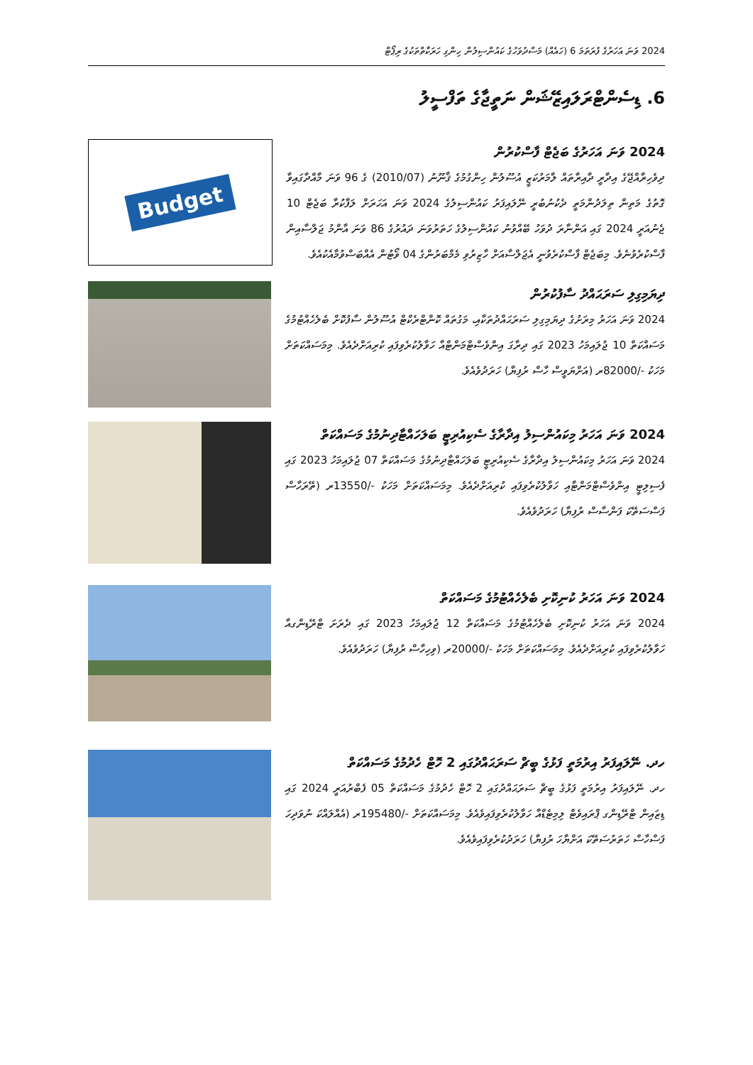2024 ވަނަ އަހަރުގެ ފުރަތަމަ 6 (ހައެއް) މަސްދުވަހުގެ ކައުންސިލުން ހިންގި ހަރަކާތްތަކުގެ ރިޕޯޓް
6. ޑިސެންޓްރަލައިޒޭޝަން ނަތީޖާގެ ތަފްސީލު
2024 ވަނަ އަހަރުގެ ބަޖެޓް ފާސްކުރުން
ދިވެހިރާއްޖޭގެ އިދާރީ ދާއިރާތައް ލާމަރުކަޒީ އުސޫލުން ހިންގުމުގެ ޤާނޫނު (2010/07) ގެ 96 ވަނަ މާއްދާގައިވާ ގޮތުގެ މަތިން ތިލަދުންމަތީ ދެކުނުބުރީ ނޭލައިފަރު ކައުންސިލުގެ 2024 ވަނަ އަހަރަށް ލަފާކުރާ ބަޖެޓް 10 ޖެނުއަރީ 2024 ގައި އަންނާރަ ދުވަހު ބޭއްވުނު ކައުންސިލުގެ ހަތަރުވަނަ ދައުރުގެ 86 ވަނަ އާންމު ޖަލްސާއިން ފާސްކުރެވުނެވެ. މިބަޖެޓް ފާސްކުރެވުނީ އެޖަލްސާއަށް ހާޒިރުވި މެމްބަރުންގެ 04 ވޯޓުން އެއްބަސްވުމާއެކުއެވެ.
Budget
ދިޔަމިގިލި ސަރަޙައްދު ސާފުކުރުން
2024 ވަނަ އަހަރު މިރަށުގެ ދިޔަމިގިލި ސަރަޙައްދުތަކާއި، މަގުތައް ކޮންޓްރެކްޓް އުސޫލުން ސާފުކޮށް ބެލެހެއްޓުމުގެ މަސައްކަތް 10 ޖުލައިމަހު 2023 ގައި ދިރާގަ އިންވެސްޓްމަންޓްއާ ހަވާލުކުރެވިފައި ކުރިއަށްދެއެވެ. މިމަސައްކަތަށް މަހަކު -/82000ރ (އަށްޔަވީސް ހާސް ރުފިޔާ) ހަރަދުވެއެވެ.
2024 ވަނަ އަހަރު މިކައުންސިލު އިދާރާގެ ސެކިއުރިޓީ ބަލަހައްޓާދިނުމުގެ މަސައްކަތް
2024 ވަނަ އަހަރު މިކައުންސިލު އިދާރާގެ ސެކިއުރިޓީ ބަލަހައްޓާދިނުމުގެ މަސައްކަތް 07 ޖުލައިމަހު 2023 ގައި ފެސިލިޓީ އިންވެސްޓްމަންޓާއި ހަވާލުކުރެވިފައި ކުރިއަށްދެއެވެ. މިމަސައްކަތަށް މަހަކު -/13550ރ (ތޭރަހާސް ފަސްސަތޭކަ ފަންސާސް ރުފިޔާ) ހަރަދުވެއެވެ.
2024 ވަނަ އަހަރު ކުނިކޮށި ބެލެހެއްޓުމުގެ މަސައްކަތް
2024 ވަނަ އަހަރު ކުނިކޮށި ބެލެހެއްޓުމުގެ މަސައްކަތް 12 ޖުލައިމަހު 2023 ގައި ދެރަށަ ޓްރޭޑިންގއާ ހަވާލުކުރެވިފައި ކުރިއަށްދެއެވެ. މިމަސައްކަތަށް މަހަކު -/20000ރ (ވިހިހާސް ރުފިޔާ) ހަރަދުވެއެވެ.
ހދ. ނޭލައިފަރު އިރުމަތީ ފަޅުގެ ބީޗް ސަރަޙައްދުގައި 2 ހޮޓް ހެދުމުގެ މަސައްކަތް
ހދ. ނޭލައިފަރު އިރުމަތީ ފަޅުގެ ބީޗް ސަރަޙައްދުގައި 2 ހޮޓް ހެދުމުގެ މަސައްކަތް 05 ފެބްރުއަރީ 2024 ގައި ޑިޒައިން ޓްރޭޑިންގ ޕްރައިވެޓް ލިމިޓެޑްއާ ހަވާލުކުރެވިފައިވެއެވެ. މިމަސައްކަތަށް -/195480ރ (އެއްލައްކަ ނުވަދިހަ ފަސްހާސް ހަތަރުސަތޭކަ އަށްޔާހަ ރުފިޔާ) ހަރަދުކުރެވިފައިވެއެވެ.